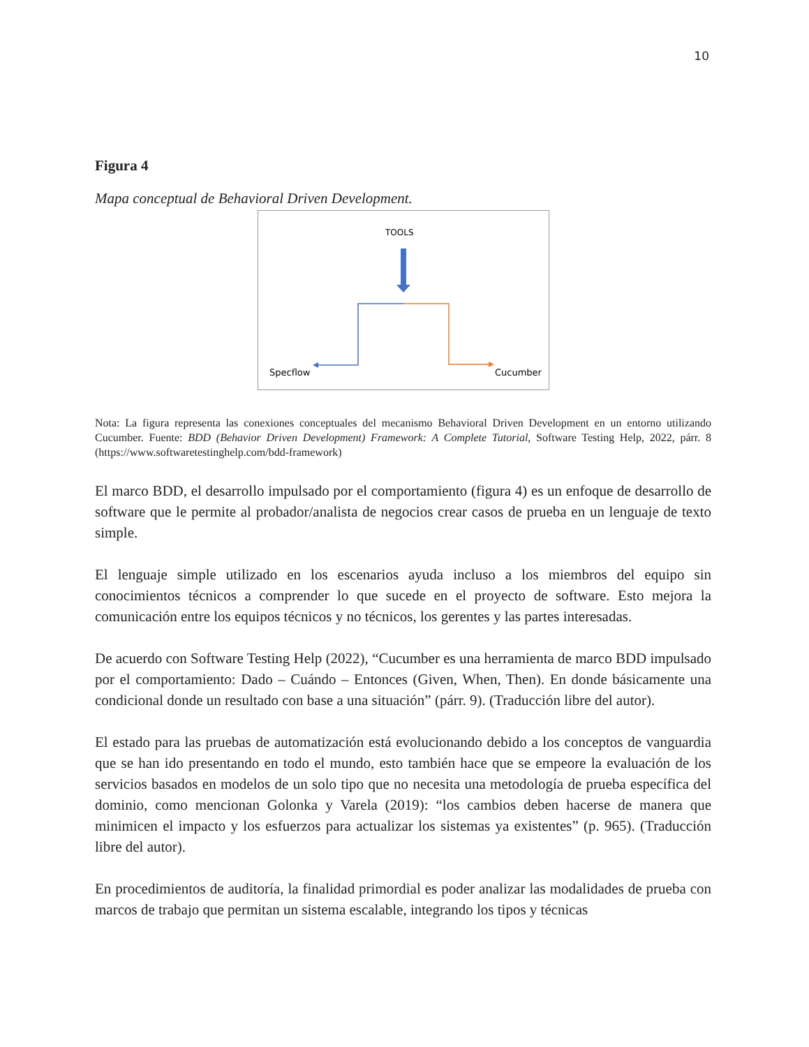10
Figura 4
Mapa conceptual de Behavioral Driven Development.
TOOLS
Specflow
Cucumber
Nota: La figura representa las conexiones conceptuales del mecanismo Behavioral Driven Development en un entorno utilizando Cucumber. Fuente: BDD (Behavior Driven Development) Framework: A Complete Tutorial, Software Testing Help, 2022, párr. 8 (https://www.softwaretestinghelp.com/bdd-framework)
El marco BDD, el desarrollo impulsado por el comportamiento (figura 4) es un enfoque de desarrollo de software que le permite al probador/analista de negocios crear casos de prueba en un lenguaje de texto simple.
El lenguaje simple utilizado en los escenarios ayuda incluso a los miembros del equipo sin conocimientos técnicos a comprender lo que sucede en el proyecto de software. Esto mejora la comunicación entre los equipos técnicos y no técnicos, los gerentes y las partes interesadas.
De acuerdo con Software Testing Help (2022), “Cucumber es una herramienta de marco BDD impulsado por el comportamiento: Dado – Cuándo – Entonces (Given, When, Then). En donde básicamente una condicional donde un resultado con base a una situación” (párr. 9). (Traducción libre del autor).
El estado para las pruebas de automatización está evolucionando debido a los conceptos de vanguardia que se han ido presentando en todo el mundo, esto también hace que se empeore la evaluación de los servicios basados en modelos de un solo tipo que no necesita una metodología de prueba específica del dominio, como mencionan Golonka y Varela (2019): “los cambios deben hacerse de manera que minimicen el impacto y los esfuerzos para actualizar los sistemas ya existentes” (p. 965). (Traducción libre del autor).
En procedimientos de auditoría, la finalidad primordial es poder analizar las modalidades de prueba con marcos de trabajo que permitan un sistema escalable, integrando los tipos y técnicas